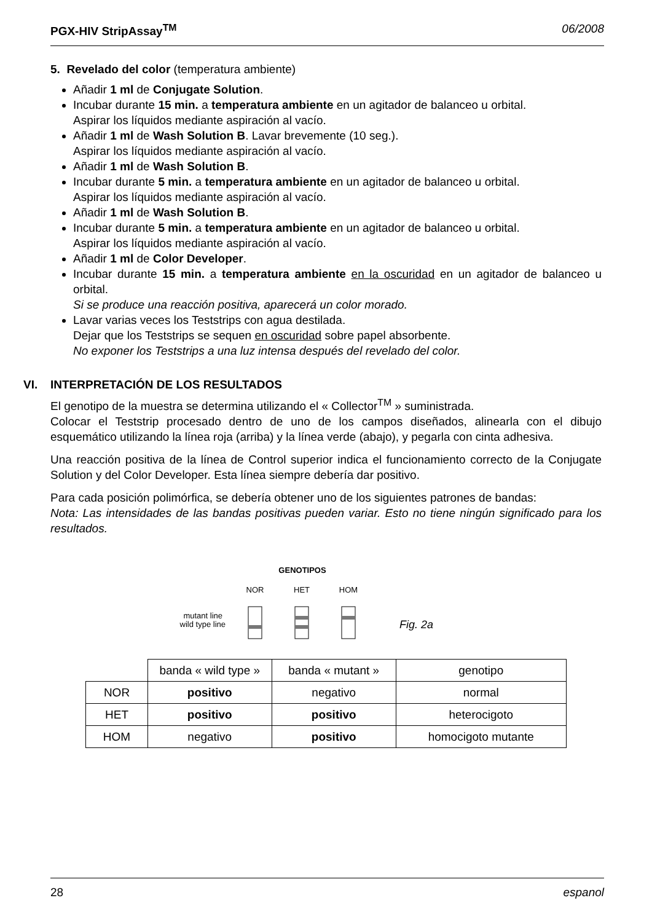PGX-HIV StripAssay<sup>TM</sup> 06/2008
5. Revelado del color (temperatura ambiente)
Añadir 1 ml de Conjugate Solution.
Incubar durante 15 min. a temperatura ambiente en un agitador de balanceo u orbital.
Aspirar los líquidos mediante aspiración al vacío.
Añadir 1 ml de Wash Solution B. Lavar brevemente (10 seg.).
Aspirar los líquidos mediante aspiración al vacío.
Añadir 1 ml de Wash Solution B.
Incubar durante 5 min. a temperatura ambiente en un agitador de balanceo u orbital.
Aspirar los líquidos mediante aspiración al vacío.
Añadir 1 ml de Wash Solution B.
Incubar durante 5 min. a temperatura ambiente en un agitador de balanceo u orbital.
Aspirar los líquidos mediante aspiración al vacío.
Añadir 1 ml de Color Developer.
Incubar durante 15 min. a temperatura ambiente en la oscuridad en un agitador de balanceo u orbital.
Si se produce una reacción positiva, aparecerá un color morado.
Lavar varias veces los Teststrips con agua destilada.
Dejar que los Teststrips se sequen en oscuridad sobre papel absorbente.
No exponer los Teststrips a una luz intensa después del revelado del color.
VI. INTERPRETACIÓN DE LOS RESULTADOS
El genotipo de la muestra se determina utilizando el « Collector<sup>TM</sup> » suministrada.
Colocar el Teststrip procesado dentro de uno de los campos diseñados, alinearla con el dibujo esquemático utilizando la línea roja (arriba) y la línea verde (abajo), y pegarla con cinta adhesiva.
Una reacción positiva de la línea de Control superior indica el funcionamiento correcto de la Conjugate Solution y del Color Developer. Esta línea siempre debería dar positivo.
Para cada posición polimórfica, se debería obtener uno de los siguientes patrones de bandas:
Nota: Las intensidades de las bandas positivas pueden variar. Esto no tiene ningún significado para los resultados.
GENOTIPOS
NOR
HET
HOM
mutant line
wild type line
Fig. 2a
| | banda « wild type » | banda « mutant » | genotipo |
| NOR | positivo | negativo | normal |
| HET | positivo | positivo | heterocigoto |
| HOM | negativo | positivo | homocigoto mutante |
28 espanol